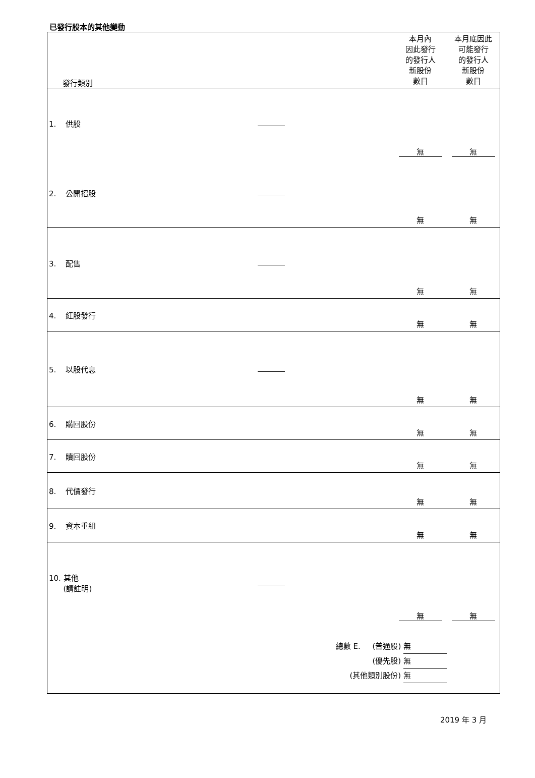已發行股本的其他變動
| 發行類別 | | 本月內 因此發行 的發行人 新股份 數目 | 本月底因此 可能發行 的發行人 新股份 數目 |
| --- | --- | --- | --- |
| 1. 供股 | | 無 | 無 |
| 2. 公開招股 | | 無 | 無 |
| 3. 配售 | | 無 | 無 |
| 4. 紅股發行 | | 無 | 無 |
| 5. 以股代息 | | 無 | 無 |
| 6. 購回股份 | | 無 | 無 |
| 7. 贖回股份 | | 無 | 無 |
| 8. 代價發行 | | 無 | 無 |
| 9. 資本重組 | | 無 | 無 |
| 10. 其他 (請註明) | | 無 | 無 |
| | 總數 E. (普通股) 無 (優先股) 無 (其他類別股份) 無 | | |
2019 年 3 月